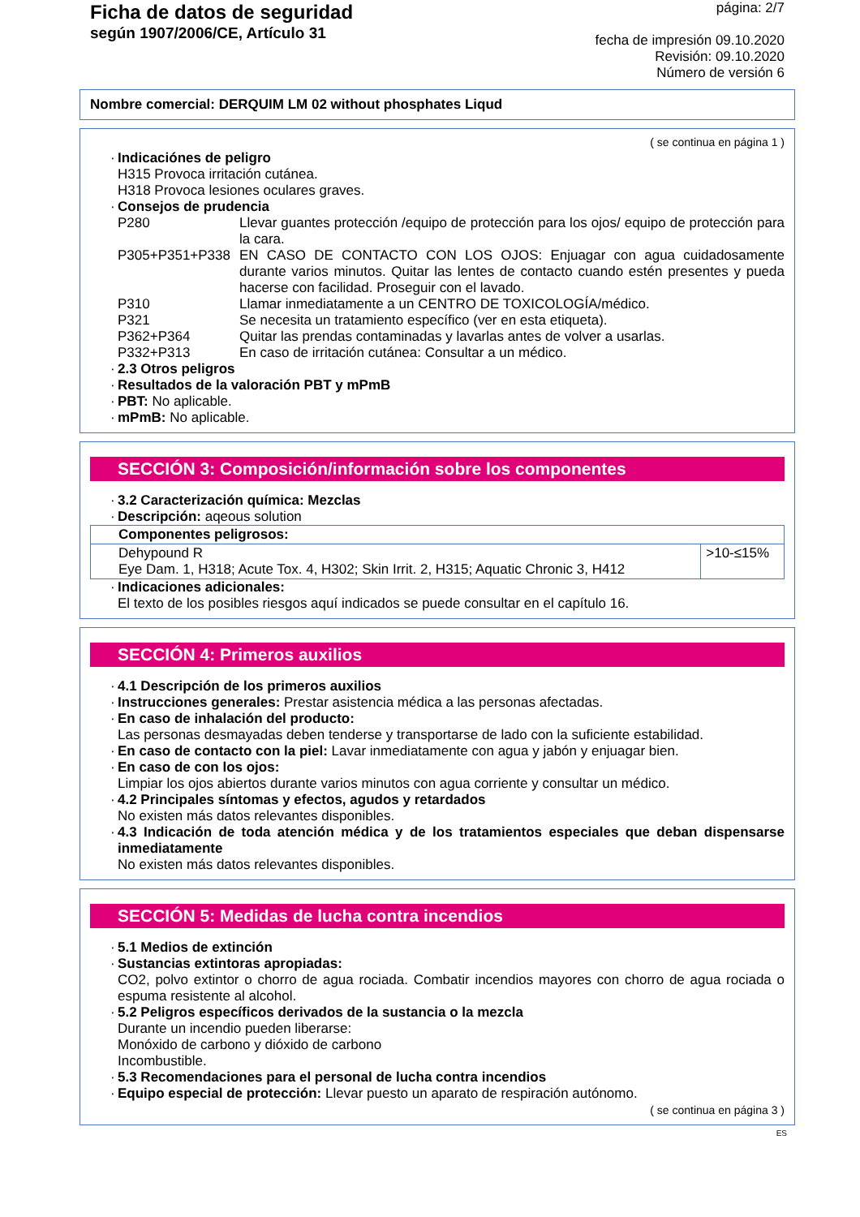Ficha de datos de seguridad
según 1907/2006/CE, Artículo 31
página: 2/7
fecha de impresión 09.10.2020
Revisión: 09.10.2020
Número de versión 6
Nombre comercial: DERQUIM LM 02 without phosphates Liqud
( se continua en página 1 )
Indicaciónes de peligro
H315 Provoca irritación cutánea.
H318 Provoca lesiones oculares graves.
Consejos de prudencia
| P280 | Llevar guantes protección /equipo de protección para los ojos/ equipo de protección para la cara. |
| P305+P351+P338 | EN CASO DE CONTACTO CON LOS OJOS: Enjuagar con agua cuidadosamente durante varios minutos. Quitar las lentes de contacto cuando estén presentes y pueda hacerse con facilidad. Proseguir con el lavado. |
| P310 | Llamar inmediatamente a un CENTRO DE TOXICOLOGÍA/médico. |
| P321 | Se necesita un tratamiento específico (ver en esta etiqueta). |
| P362+P364 | Quitar las prendas contaminadas y lavarlas antes de volver a usarlas. |
| P332+P313 | En caso de irritación cutánea: Consultar a un médico. |
2.3 Otros peligros
Resultados de la valoración PBT y mPmB
PBT: No aplicable.
mPmB: No aplicable.
SECCIÓN 3: Composición/información sobre los componentes
3.2 Caracterización química: Mezclas
Descripción: aqeous solution
| Componentes peligrosos: | |
| --- | --- |
| Dehypound R Eye Dam. 1, H318; Acute Tox. 4, H302; Skin Irrit. 2, H315; Aquatic Chronic 3, H412 | >10-≤15% |
Indicaciones adicionales:
El texto de los posibles riesgos aquí indicados se puede consultar en el capítulo 16.
SECCIÓN 4: Primeros auxilios
4.1 Descripción de los primeros auxilios
Instrucciones generales: Prestar asistencia médica a las personas afectadas.
En caso de inhalación del producto:
Las personas desmayadas deben tenderse y transportarse de lado con la suficiente estabilidad.
En caso de contacto con la piel: Lavar inmediatamente con agua y jabón y enjuagar bien.
En caso de con los ojos:
Limpiar los ojos abiertos durante varios minutos con agua corriente y consultar un médico.
4.2 Principales síntomas y efectos, agudos y retardados
No existen más datos relevantes disponibles.
4.3 Indicación de toda atención médica y de los tratamientos especiales que deban dispensarse inmediatamente
No existen más datos relevantes disponibles.
SECCIÓN 5: Medidas de lucha contra incendios
5.1 Medios de extinción
Sustancias extintoras apropiadas:
CO2, polvo extintor o chorro de agua rociada. Combatir incendios mayores con chorro de agua rociada o espuma resistente al alcohol.
5.2 Peligros específicos derivados de la sustancia o la mezcla
Durante un incendio pueden liberarse:
Monóxido de carbono y dióxido de carbono
Incombustible.
5.3 Recomendaciones para el personal de lucha contra incendios
Equipo especial de protección: Llevar puesto un aparato de respiración autónomo.
( se continua en página 3 )
ES